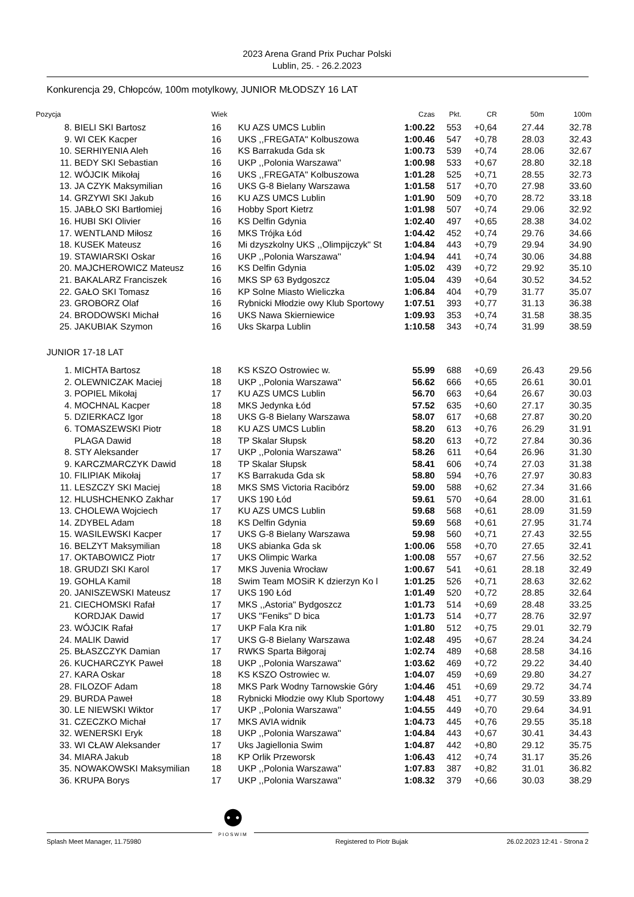2023 Arena Grand Prix Puchar Polski
Lublin, 25. - 26.2.2023
Konkurencja 29, Chłopców, 100m motylkowy, JUNIOR MŁODSZY 16 LAT
| Pozycja | | Wiek | | Czas | Pkt. | CR | 50m | 100m |
| --- | --- | --- | --- | --- | --- | --- | --- | --- |
| 8. | BIELI SKI Bartosz | 16 | KU AZS UMCS Lublin | 1:00.22 | 553 | +0,64 | 27.44 | 32.78 |
| 9. | WI CEK Kacper | 16 | UKS ,,FREGATA" Kolbuszowa | 1:00.46 | 547 | +0,78 | 28.03 | 32.43 |
| 10. | SERHIYENIA Aleh | 16 | KS Barrakuda Gda sk | 1:00.73 | 539 | +0,74 | 28.06 | 32.67 |
| 11. | BEDY SKI Sebastian | 16 | UKP ,,Polonia Warszawa'' | 1:00.98 | 533 | +0,67 | 28.80 | 32.18 |
| 12. | WÓJCIK Mikołaj | 16 | UKS ,,FREGATA" Kolbuszowa | 1:01.28 | 525 | +0,71 | 28.55 | 32.73 |
| 13. | JA CZYK Maksymilian | 16 | UKS G-8 Bielany Warszawa | 1:01.58 | 517 | +0,70 | 27.98 | 33.60 |
| 14. | GRZYWI SKI Jakub | 16 | KU AZS UMCS Lublin | 1:01.90 | 509 | +0,70 | 28.72 | 33.18 |
| 15. | JABŁO SKI Bartłomiej | 16 | Hobby Sport Kietrz | 1:01.98 | 507 | +0,74 | 29.06 | 32.92 |
| 16. | HUBI SKI Olivier | 16 | KS Delfin Gdynia | 1:02.40 | 497 | +0,65 | 28.38 | 34.02 |
| 17. | WENTLAND Miłosz | 16 | MKS Trójka Łód | 1:04.42 | 452 | +0,74 | 29.76 | 34.66 |
| 18. | KUSEK Mateusz | 16 | Mi dzyszkolny UKS ,,Olimpijczyk" St | 1:04.84 | 443 | +0,79 | 29.94 | 34.90 |
| 19. | STAWIARSKI Oskar | 16 | UKP ,,Polonia Warszawa'' | 1:04.94 | 441 | +0,74 | 30.06 | 34.88 |
| 20. | MAJCHEROWICZ Mateusz | 16 | KS Delfin Gdynia | 1:05.02 | 439 | +0,72 | 29.92 | 35.10 |
| 21. | BAKALARZ Franciszek | 16 | MKS SP 63 Bydgoszcz | 1:05.04 | 439 | +0,64 | 30.52 | 34.52 |
| 22. | GAŁO SKI Tomasz | 16 | KP Solne Miasto Wieliczka | 1:06.84 | 404 | +0,79 | 31.77 | 35.07 |
| 23. | GROBORZ Olaf | 16 | Rybnicki Młodzie owy Klub Sportowy | 1:07.51 | 393 | +0,77 | 31.13 | 36.38 |
| 24. | BRODOWSKI Michał | 16 | UKS Nawa Skierniewice | 1:09.93 | 353 | +0,74 | 31.58 | 38.35 |
| 25. | JAKUBIAK Szymon | 16 | Uks Skarpa Lublin | 1:10.58 | 343 | +0,74 | 31.99 | 38.59 |
| JUNIOR 17-18 LAT | | | | | | | | |
| 1. | MICHTA Bartosz | 18 | KS KSZO Ostrowiec w. | 55.99 | 688 | +0,69 | 26.43 | 29.56 |
| 2. | OLEWNICZAK Maciej | 18 | UKP ,,Polonia Warszawa'' | 56.62 | 666 | +0,65 | 26.61 | 30.01 |
| 3. | POPIEL Mikołaj | 17 | KU AZS UMCS Lublin | 56.70 | 663 | +0,64 | 26.67 | 30.03 |
| 4. | MOCHNAL Kacper | 18 | MKS Jedynka Łód | 57.52 | 635 | +0,60 | 27.17 | 30.35 |
| 5. | DZIERKACZ Igor | 18 | UKS G-8 Bielany Warszawa | 58.07 | 617 | +0,68 | 27.87 | 30.20 |
| 6. | TOMASZEWSKI Piotr | 18 | KU AZS UMCS Lublin | 58.20 | 613 | +0,76 | 26.29 | 31.91 |
| | PLAGA Dawid | 18 | TP Skalar Słupsk | 58.20 | 613 | +0,72 | 27.84 | 30.36 |
| 8. | STY Aleksander | 17 | UKP ,,Polonia Warszawa'' | 58.26 | 611 | +0,64 | 26.96 | 31.30 |
| 9. | KARCZMARCZYK Dawid | 18 | TP Skalar Słupsk | 58.41 | 606 | +0,74 | 27.03 | 31.38 |
| 10. | FILIPIAK Mikołaj | 17 | KS Barrakuda Gda sk | 58.80 | 594 | +0,76 | 27.97 | 30.83 |
| 11. | LESZCZY SKI Maciej | 18 | MKS SMS Victoria Racibórz | 59.00 | 588 | +0,62 | 27.34 | 31.66 |
| 12. | HLUSHCHENKO Zakhar | 17 | UKS 190 Łód | 59.61 | 570 | +0,64 | 28.00 | 31.61 |
| 13. | CHOLEWA Wojciech | 17 | KU AZS UMCS Lublin | 59.68 | 568 | +0,61 | 28.09 | 31.59 |
| 14. | ZDYBEL Adam | 18 | KS Delfin Gdynia | 59.69 | 568 | +0,61 | 27.95 | 31.74 |
| 15. | WASILEWSKI Kacper | 17 | UKS G-8 Bielany Warszawa | 59.98 | 560 | +0,71 | 27.43 | 32.55 |
| 16. | BELZYT Maksymilian | 18 | UKS abianka Gda sk | 1:00.06 | 558 | +0,70 | 27.65 | 32.41 |
| 17. | OKTABOWICZ Piotr | 17 | UKS Olimpic Warka | 1:00.08 | 557 | +0,67 | 27.56 | 32.52 |
| 18. | GRUDZI SKI Karol | 17 | MKS Juvenia Wrocław | 1:00.67 | 541 | +0,61 | 28.18 | 32.49 |
| 19. | GOHLA Kamil | 18 | Swim Team MOSiR K dzierzyn Ko l | 1:01.25 | 526 | +0,71 | 28.63 | 32.62 |
| 20. | JANISZEWSKI Mateusz | 17 | UKS 190 Łód | 1:01.49 | 520 | +0,72 | 28.85 | 32.64 |
| 21. | CIECHOMSKI Rafał | 17 | MKS ,,Astoria" Bydgoszcz | 1:01.73 | 514 | +0,69 | 28.48 | 33.25 |
| | KORDJAK Dawid | 17 | UKS "Feniks" D bica | 1:01.73 | 514 | +0,77 | 28.76 | 32.97 |
| 23. | WÓJCIK Rafał | 17 | UKP Fala Kra nik | 1:01.80 | 512 | +0,75 | 29.01 | 32.79 |
| 24. | MALIK Dawid | 17 | UKS G-8 Bielany Warszawa | 1:02.48 | 495 | +0,67 | 28.24 | 34.24 |
| 25. | BŁASZCZYK Damian | 17 | RWKS Sparta Biłgoraj | 1:02.74 | 489 | +0,68 | 28.58 | 34.16 |
| 26. | KUCHARCZYK Paweł | 18 | UKP ,,Polonia Warszawa'' | 1:03.62 | 469 | +0,72 | 29.22 | 34.40 |
| 27. | KARA Oskar | 18 | KS KSZO Ostrowiec w. | 1:04.07 | 459 | +0,69 | 29.80 | 34.27 |
| 28. | FILOZOF Adam | 18 | MKS Park Wodny Tarnowskie Góry | 1:04.46 | 451 | +0,69 | 29.72 | 34.74 |
| 29. | BURDA Paweł | 18 | Rybnicki Młodzie owy Klub Sportowy | 1:04.48 | 451 | +0,77 | 30.59 | 33.89 |
| 30. | LE NIEWSKI Wiktor | 17 | UKP ,,Polonia Warszawa'' | 1:04.55 | 449 | +0,70 | 29.64 | 34.91 |
| 31. | CZECZKO Michał | 17 | MKS AVIA widnik | 1:04.73 | 445 | +0,76 | 29.55 | 35.18 |
| 32. | WENERSKI Eryk | 18 | UKP ,,Polonia Warszawa'' | 1:04.84 | 443 | +0,67 | 30.41 | 34.43 |
| 33. | WI CŁAW Aleksander | 17 | Uks Jagiellonia Swim | 1:04.87 | 442 | +0,80 | 29.12 | 35.75 |
| 34. | MIARA Jakub | 18 | KP Orlik Przeworsk | 1:06.43 | 412 | +0,74 | 31.17 | 35.26 |
| 35. | NOWAKOWSKI Maksymilian | 18 | UKP ,,Polonia Warszawa'' | 1:07.83 | 387 | +0,82 | 31.01 | 36.82 |
| 36. | KRUPA Borys | 17 | UKP ,,Polonia Warszawa'' | 1:08.32 | 379 | +0,66 | 30.03 | 38.29 |
Splash Meet Manager, 11.75980 Registered to Piotr Bujak 26.02.2023 12:41 - Strona 2
⚉
PIOSWIM